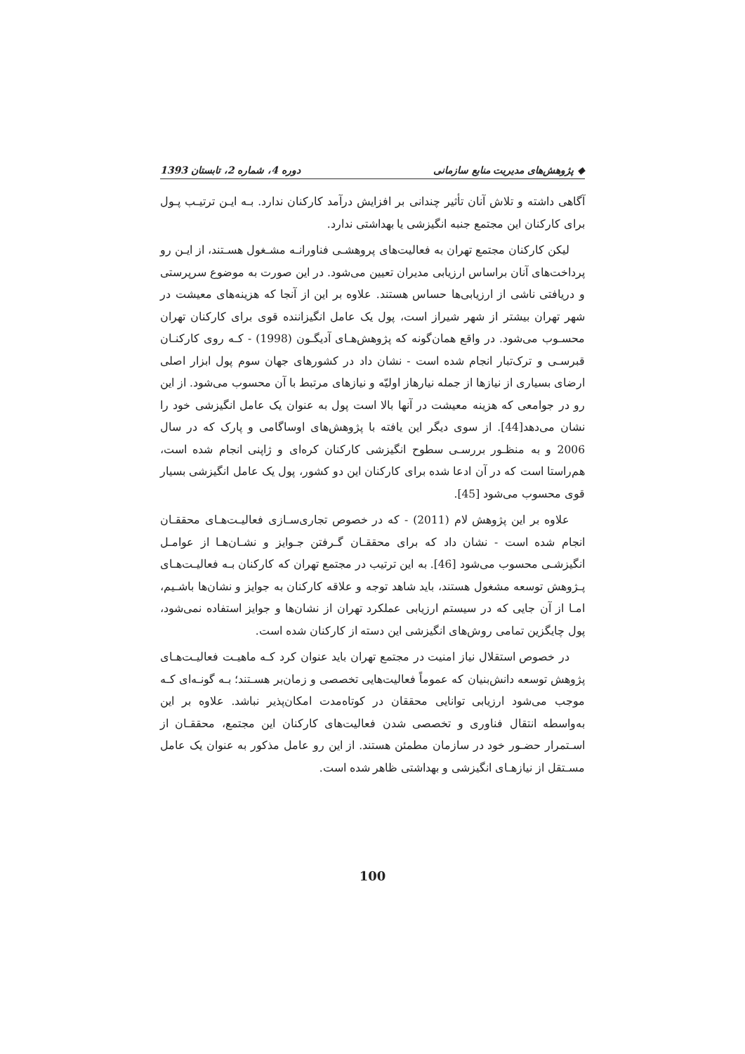◆ پژوهش‌های مدیریت منابع سازمانی دوره 4، شماره 2، تابستان 1393
آگاهی داشته و تلاش آنان تأثیر چندانی بر افزایش درآمد کارکنان ندارد. بـه ایـن ترتیـب پـول برای کارکنان این مجتمع جنبه انگیزشی یا بهداشتی ندارد.
لیکن کارکنان مجتمع تهران به فعالیت‌های پروهشـی فناورانـه مشـغول هسـتند، از ایـن رو پرداخت‌های آنان براساس ارزیابی مدیران تعیین می‌شود. در این صورت به موضوع سرپرستی و دریافتی ناشی از ارزیابی‌ها حساس هستند. علاوه بر این از آنجا که هزینه‌های معیشت در شهر تهران بیشتر از شهر شیراز است، پول یک عامل انگیزاننده قوی برای کارکنان تهران محسـوب می‌شود. در واقع همان‌گونه که پژوهش‌هـای آدیگـون (1998) - کـه روی کارکنـان قبرسـی و ترک‌تبار انجام شده است - نشان داد در کشورهای جهان سوم پول ابزار اصلی ارضای بسیاری از نیازها از جمله نیارهاز اولیّه و نیازهای مرتبط با آن محسوب می‌شود. از این رو در جوامعی که هزینه معیشت در آنها بالا است پول به عنوان یک عامل انگیزشی خود را نشان می‌دهد[44]. از سوی دیگر این یافته با پژوهش‌های اوساگامی و پارک که در سال 2006 و به منظـور بررسـی سطوح انگیزشی کارکنان کره‌ای و ژاپنی انجام شده است، هم‌راستا است که در آن ادعا شده برای کارکنان این دو کشور، پول یک عامل انگیزشی بسیار قوی محسوب می‌شود [45].
علاوه بر این پژوهش لام (2011) - که در خصوص تجاری‌سـازی فعالیـت‌هـای محققـان انجام شده است - نشان داد که برای محققـان گـرفتن جـوایز و نشـان‌هـا از عوامـل انگیزشـی محسوب می‌شود [46]. به این ترتیب در مجتمع تهران که کارکنان بـه فعالیـت‌هـای پـژوهش توسعه مشغول هستند، باید شاهد توجه و علاقه کارکنان به جوایز و نشان‌ها باشـیم، امـا از آن جایی که در سیستم ارزیابی عملکرد تهران از نشان‌ها و جوایز استفاده نمی‌شود، پول چایگزین تمامی روش‌های انگیزشی این دسته از کارکنان شده است.
در خصوص استقلال نیاز امنیت در مجتمع تهران باید عنوان کرد کـه ماهیـت فعالیـت‌هـای پژوهش توسعه دانش‌بنیان که عموماً فعالیت‌هایی تخصصی و زمان‌بر هسـتند؛ بـه گونـه‌ای کـه موجب می‌شود ارزیابی توانایی محققان در کوتاه‌مدت امکان‌پذیر نباشد. علاوه بر این به‌واسطه انتقال فناوری و تخصصی شدن فعالیت‌های کارکنان این مجتمع، محققـان از اسـتمرار حضـور خود در سازمان مطمئن هستند. از این رو عامل مذکور به عنوان یک عامل مسـتقل از نیازهـای انگیزشی و بهداشتی ظاهر شده است.
100